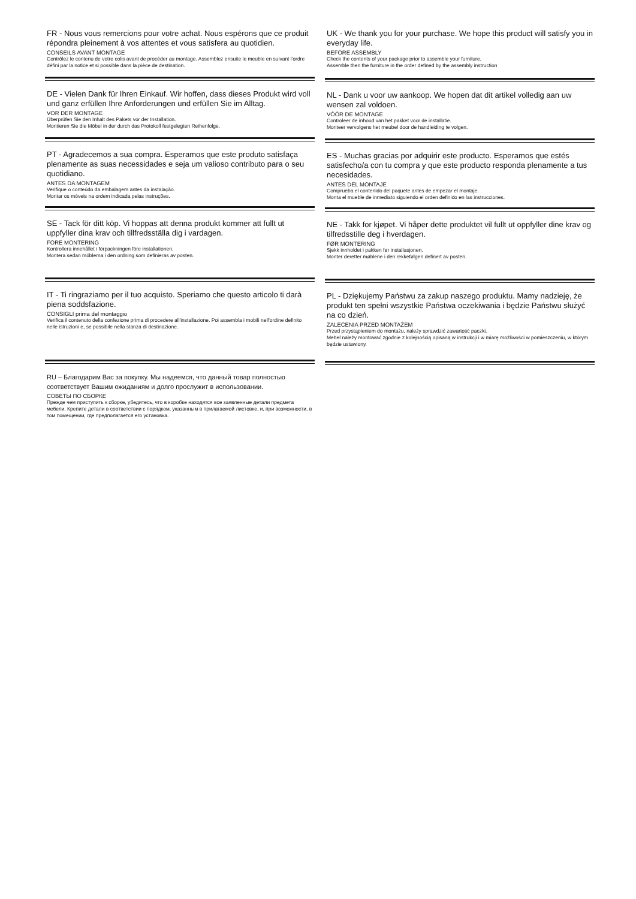FR - Nous vous remercions pour votre achat. Nous espérons que ce produit répondra pleinement à vos attentes et vous satisfera au quotidien.
CONSEILS AVANT MONTAGE
Contrôlez le contenu de votre colis avant de procéder au montage. Assemblez ensuite le meuble en suivant l'ordre défini par la notice et si possible dans la pièce de destination.
DE - Vielen Dank für Ihren Einkauf. Wir hoffen, dass dieses Produkt wird voll und ganz erfüllen Ihre Anforderungen und erfüllen Sie im Alltag.
VOR DER MONTAGE
Überprüfen Sie den Inhalt des Pakets vor der Installation.
Montieren Sie die Möbel in der durch das Protokoll festgelegten Reihenfolge.
PT - Agradecemos a sua compra. Esperamos que este produto satisfaça plenamente as suas necessidades e seja um valioso contributo para o seu quotidiano.
ANTES DA MONTAGEM
Verifique o conteúdo da embalagem antes da instalação.
Montar os móveis na ordem indicada pelas instruções.
SE - Tack för ditt köp. Vi hoppas att denna produkt kommer att fullt ut uppfyller dina krav och tillfredsställa dig i vardagen.
FORE MONTERING
Kontrollera innehållet i förpackningen före installationen.
Montera sedan möblerna i den ordning som definieras av posten.
IT - Ti ringraziamo per il tuo acquisto. Speriamo che questo articolo ti darà piena soddsfazione.
CONSIGLI prima del montaggio
Verifica il contenuto della confezione prima di procedere all'installazione. Poi assembla i mobili nell'ordine definito nelle istruzioni e, se possibile nella stanza di destinazione.
RU – Благодарим Вас за покупку. Мы надеемся, что данный товар полностью соответствует Вашим ожиданиям и долго прослужит в использовании.
СОВЕТЫ ПО СБОРКЕ
Прежде чем приступить к сборке, убедитесь, что в коробке находятся все заявленные детали предмета мебели. Крепите детали в соответствии с порядком, указанным в прилагаемой листовке, и, при возможности, в том помещении, где предполагается его установка.
UK - We thank you for your purchase. We hope this product will satisfy you in everyday life.
BEFORE ASSEMBLY
Check the contents of your package prior to assemble your furniture.
Assemble then the furniture in the order defined by the assembly instruction
NL - Dank u voor uw aankoop. We hopen dat dit artikel volledig aan uw wensen zal voldoen.
VÓÓR DE MONTAGE
Controleer de inhoud van het pakket voor de installatie.
Monteer vervolgens het meubel door de handleiding te volgen.
ES - Muchas gracias por adquirir este producto. Esperamos que estés satisfecho/a con tu compra y que este producto responda plenamente a tus necesidades.
ANTES DEL MONTAJE
Comprueba el contenido del paquete antes de empezar el montaje.
Monta el mueble de inmediato siguiendo el orden definido en las instrucciones.
NE - Takk for kjøpet. Vi håper dette produktet vil fullt ut oppfyller dine krav og tilfredsstille deg i hverdagen.
FØR MONTERING
Sjekk innholdet i pakken før installasjonen.
Monter deretter møblene i den rekkefølgen definert av posten.
PL - Dziękujemy Państwu za zakup naszego produktu. Mamy nadzieję, że produkt ten spełni wszystkie Państwa oczekiwania i będzie Państwu służyć na co dzień.
ZALECENIA PRZED MONTAŻEM
Przed przystąpieniem do montażu, należy sprawdzić zawartość paczki.
Mebel należy montować zgodnie z kolejnością opisaną w instrukcji i w miarę możliwości w pomieszczeniu, w którym będzie ustawiony.